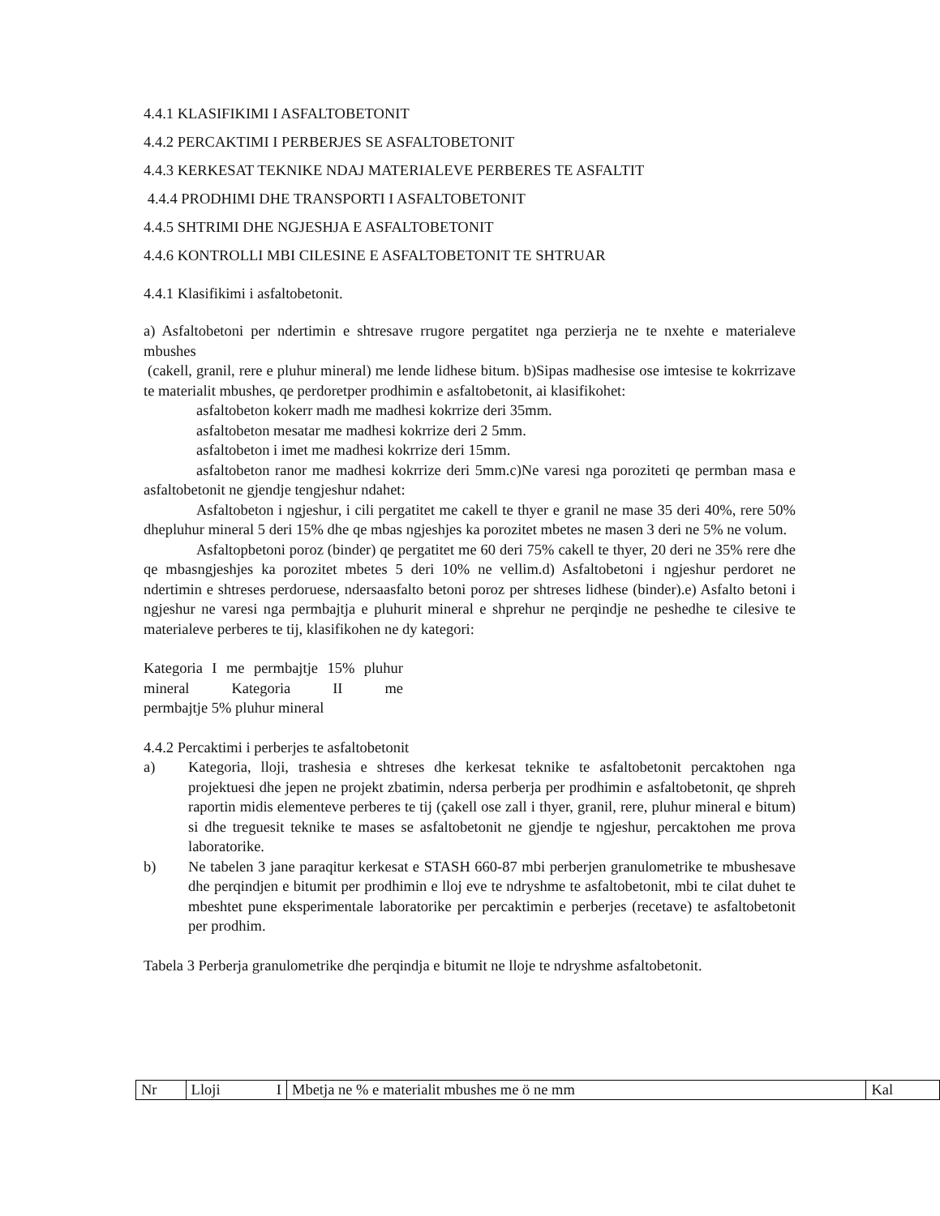4.4.1 KLASIFIKIMI I ASFALTOBETONIT
4.4.2 PERCAKTIMI I PERBERJES SE ASFALTOBETONIT
4.4.3 KERKESAT TEKNIKE NDAJ MATERIALEVE PERBERES TE ASFALTIT
4.4.4 PRODHIMI DHE TRANSPORTI I ASFALTOBETONIT
4.4.5 SHTRIMI DHE NGJESHJA E ASFALTOBETONIT
4.4.6 KONTROLLI MBI CILESINE E ASFALTOBETONIT TE SHTRUAR
4.4.1 Klasifikimi i asfaltobetonit.
a) Asfaltobetoni per ndertimin e shtresave rrugore pergatitet nga perzierja ne te nxehte e materialeve mbushes
(cakell, granil, rere e pluhur mineral) me lende lidhese bitum. b)Sipas madhesise ose imtesise te kokrrizave te materialit mbushes, qe perdoretper prodhimin e asfaltobetonit, ai klasifikohet:
asfaltobeton kokerr madh me madhesi kokrrize deri 35mm.
asfaltobeton mesatar me madhesi kokrrize deri 2 5mm.
asfaltobeton i imet me madhesi kokrrize deri 15mm.
asfaltobeton ranor me madhesi kokrrize deri 5mm.c)Ne varesi nga poroziteti qe permban masa e asfaltobetonit ne gjendje tengjeshur ndahet:
Asfaltobeton i ngjeshur, i cili pergatitet me cakell te thyer e granil ne mase 35 deri 40%, rere 50% dhepluhur mineral 5 deri 15% dhe qe mbas ngjeshjes ka porozitet mbetes ne masen 3 deri ne 5% ne volum.
Asfaltopbetoni poroz (binder) qe pergatitet me 60 deri 75% cakell te thyer, 20 deri ne 35% rere dhe qe mbasngjeshjes ka porozitet mbetes 5 deri 10% ne vellim.d) Asfaltobetoni i ngjeshur perdoret ne ndertimin e shtreses perdoruese, ndersaasfalto betoni poroz per shtreses lidhese (binder).e) Asfalto betoni i ngjeshur ne varesi nga permbajtja e pluhurit mineral e shprehur ne perqindje ne peshedhe te cilesive te materialeve perberes te tij, klasifikohen ne dy kategori:
Kategoria I me permbajtje 15% pluhur mineral Kategoria II me
permbajtje 5% pluhur mineral
4.4.2 Percaktimi i perberjes te asfaltobetonit
a) Kategoria, lloji, trashesia e shtreses dhe kerkesat teknike te asfaltobetonit percaktohen nga projektuesi dhe jepen ne projekt zbatimin, ndersa perberja per prodhimin e asfaltobetonit, qe shpreh raportin midis elementeve perberes te tij (çakell ose zall i thyer, granil, rere, pluhur mineral e bitum) si dhe treguesit teknike te mases se asfaltobetonit ne gjendje te ngjeshur, percaktohen me prova laboratorike.
b) Ne tabelen 3 jane paraqitur kerkesat e STASH 660-87 mbi perberjen granulometrike te mbushesave dhe perqindjen e bitumit per prodhimin e lloj eve te ndryshme te asfaltobetonit, mbi te cilat duhet te mbeshtet pune eksperimentale laboratorike per percaktimin e perberjes (recetave) te asfaltobetonit per prodhim.
Tabela 3 Perberja granulometrike dhe perqindja e bitumit ne lloje te ndryshme asfaltobetonit.
| Nr | Lloji I | Mbetja ne % e materialit mbushes me ö ne mm | Kal |